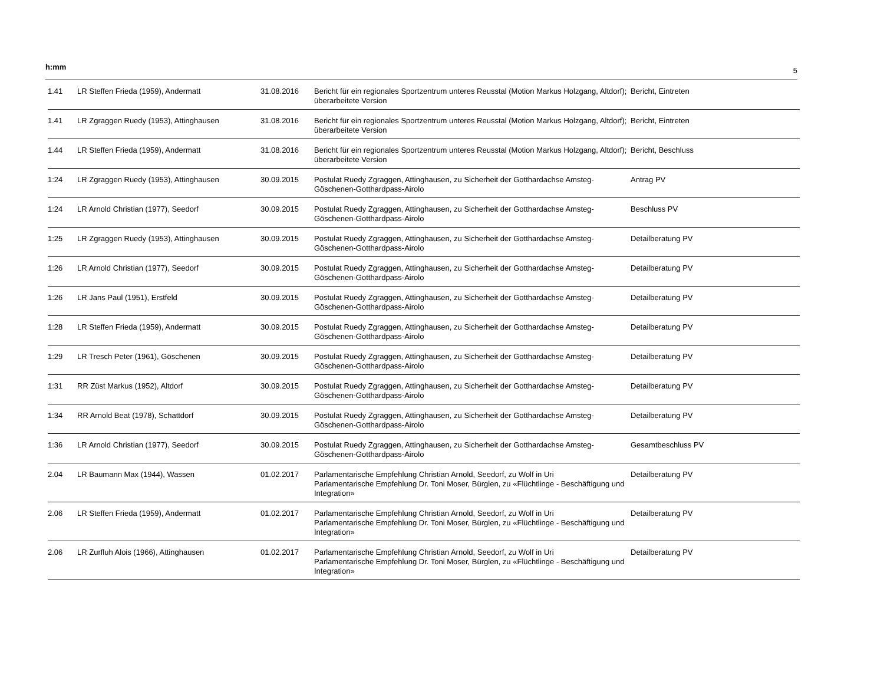h:mm 5
| 1.41 | LR Steffen Frieda (1959), Andermatt | 31.08.2016 | Bericht für ein regionales Sportzentrum unteres Reusstal (Motion Markus Holzgang, Altdorf); überarbeitete Version | Bericht, Eintreten |
| 1.41 | LR Zgraggen Ruedy (1953), Attinghausen | 31.08.2016 | Bericht für ein regionales Sportzentrum unteres Reusstal (Motion Markus Holzgang, Altdorf); überarbeitete Version | Bericht, Eintreten |
| 1.44 | LR Steffen Frieda (1959), Andermatt | 31.08.2016 | Bericht für ein regionales Sportzentrum unteres Reusstal (Motion Markus Holzgang, Altdorf); überarbeitete Version | Bericht, Beschluss |
| 1:24 | LR Zgraggen Ruedy (1953), Attinghausen | 30.09.2015 | Postulat Ruedy Zgraggen, Attinghausen, zu Sicherheit der Gotthardachse Amsteg-Göschenen-Gotthardpass-Airolo | Antrag PV |
| 1:24 | LR Arnold Christian (1977), Seedorf | 30.09.2015 | Postulat Ruedy Zgraggen, Attinghausen, zu Sicherheit der Gotthardachse Amsteg-Göschenen-Gotthardpass-Airolo | Beschluss PV |
| 1:25 | LR Zgraggen Ruedy (1953), Attinghausen | 30.09.2015 | Postulat Ruedy Zgraggen, Attinghausen, zu Sicherheit der Gotthardachse Amsteg-Göschenen-Gotthardpass-Airolo | Detailberatung PV |
| 1:26 | LR Arnold Christian (1977), Seedorf | 30.09.2015 | Postulat Ruedy Zgraggen, Attinghausen, zu Sicherheit der Gotthardachse Amsteg-Göschenen-Gotthardpass-Airolo | Detailberatung PV |
| 1:26 | LR Jans Paul (1951), Erstfeld | 30.09.2015 | Postulat Ruedy Zgraggen, Attinghausen, zu Sicherheit der Gotthardachse Amsteg-Göschenen-Gotthardpass-Airolo | Detailberatung PV |
| 1:28 | LR Steffen Frieda (1959), Andermatt | 30.09.2015 | Postulat Ruedy Zgraggen, Attinghausen, zu Sicherheit der Gotthardachse Amsteg-Göschenen-Gotthardpass-Airolo | Detailberatung PV |
| 1:29 | LR Tresch Peter (1961), Göschenen | 30.09.2015 | Postulat Ruedy Zgraggen, Attinghausen, zu Sicherheit der Gotthardachse Amsteg-Göschenen-Gotthardpass-Airolo | Detailberatung PV |
| 1:31 | RR Züst Markus (1952), Altdorf | 30.09.2015 | Postulat Ruedy Zgraggen, Attinghausen, zu Sicherheit der Gotthardachse Amsteg-Göschenen-Gotthardpass-Airolo | Detailberatung PV |
| 1:34 | RR Arnold Beat (1978), Schattdorf | 30.09.2015 | Postulat Ruedy Zgraggen, Attinghausen, zu Sicherheit der Gotthardachse Amsteg-Göschenen-Gotthardpass-Airolo | Detailberatung PV |
| 1:36 | LR Arnold Christian (1977), Seedorf | 30.09.2015 | Postulat Ruedy Zgraggen, Attinghausen, zu Sicherheit der Gotthardachse Amsteg-Göschenen-Gotthardpass-Airolo | Gesamtbeschluss PV |
| 2.04 | LR Baumann Max (1944), Wassen | 01.02.2017 | Parlamentarische Empfehlung Christian Arnold, Seedorf, zu Wolf in Uri Parlamentarische Empfehlung Dr. Toni Moser, Bürglen, zu «Flüchtlinge - Beschäftigung und Integration» | Detailberatung PV |
| 2.06 | LR Steffen Frieda (1959), Andermatt | 01.02.2017 | Parlamentarische Empfehlung Christian Arnold, Seedorf, zu Wolf in Uri Parlamentarische Empfehlung Dr. Toni Moser, Bürglen, zu «Flüchtlinge - Beschäftigung und Integration» | Detailberatung PV |
| 2.06 | LR Zurfluh Alois (1966), Attinghausen | 01.02.2017 | Parlamentarische Empfehlung Christian Arnold, Seedorf, zu Wolf in Uri Parlamentarische Empfehlung Dr. Toni Moser, Bürglen, zu «Flüchtlinge - Beschäftigung und Integration» | Detailberatung PV |